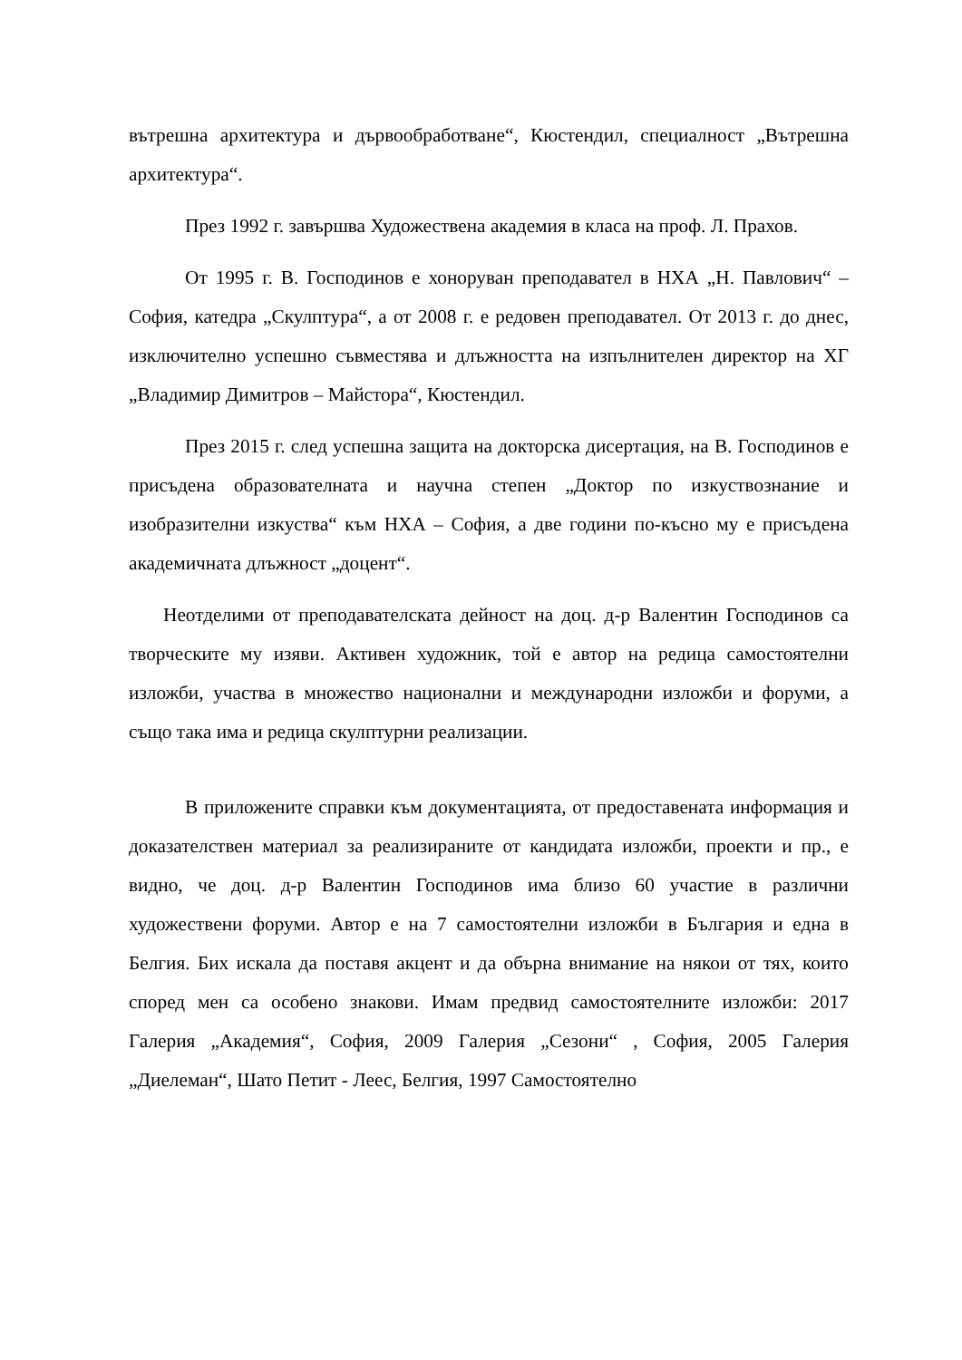вътрешна архитектура и дървообработване“, Кюстендил, специалност „Вътрешна архитектура“.
През 1992 г. завършва Художествена академия в класа на проф. Л. Прахов.
От 1995 г. В. Господинов е хоноруван преподавател в НХА „Н. Павлович“ – София, катедра „Скулптура“, а от 2008 г. е редовен преподавател. От 2013 г. до днес, изключително успешно съвместява и длъжността на изпълнителен директор на ХГ „Владимир Димитров – Майстора“, Кюстендил.
През 2015 г. след успешна защита на докторска дисертация, на В. Господинов е присъдена образователната и научна степен „Доктор по изкуствознание и изобразителни изкуства“ към НХА – София, а две години по-късно му е присъдена академичната длъжност „доцент“.
Неотделими от преподавателската дейност на доц. д-р Валентин Господинов са творческите му изяви. Активен художник, той е автор на редица самостоятелни изложби, участва в множество национални и международни изложби и форуми, а също така има и редица скулптурни реализации.
В приложените справки към документацията, от предоставената информация и доказателствен материал за реализираните от кандидата изложби, проекти и пр., е видно, че доц. д-р Валентин Господинов има близо 60 участие в различни художествени форуми. Автор е на 7 самостоятелни изложби в България и една в Белгия. Бих искала да поставя акцент и да обърна внимание на някои от тях, които според мен са особено знакови. Имам предвид самостоятелните изложби: 2017 Галерия „Академия“, София, 2009 Галерия „Сезони“ , София, 2005 Галерия „Диелеман“, Шато Петит - Леес, Белгия, 1997 Самостоятелно